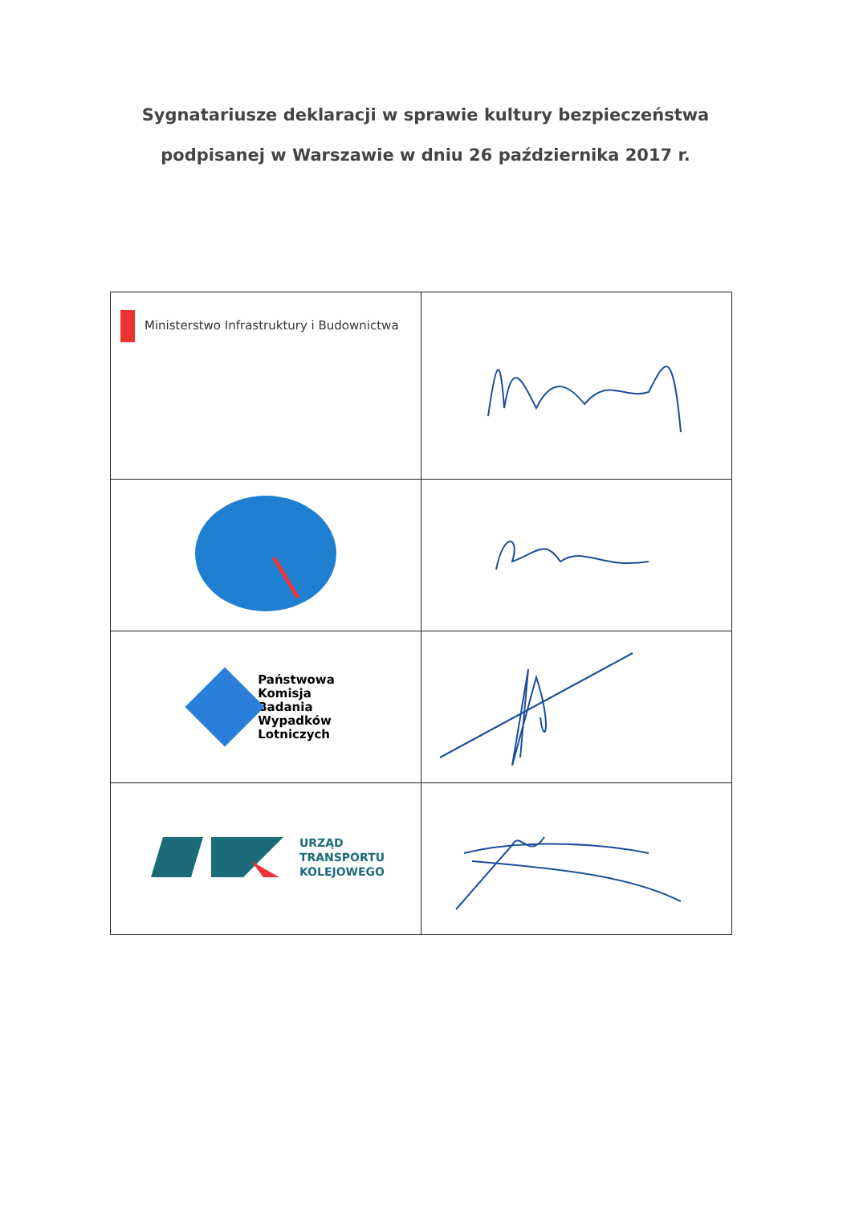Sygnatariusze deklaracji w sprawie kultury bezpieczeństwa
podpisanej w Warszawie w dniu 26 października 2017 r.
| Ministerstwo Infrastruktury i Budownictwa | |
| Państwowa Komisja Badania Wypadków Lotniczych | |
| URZĄD TRANSPORTU KOLEJOWEGO | |